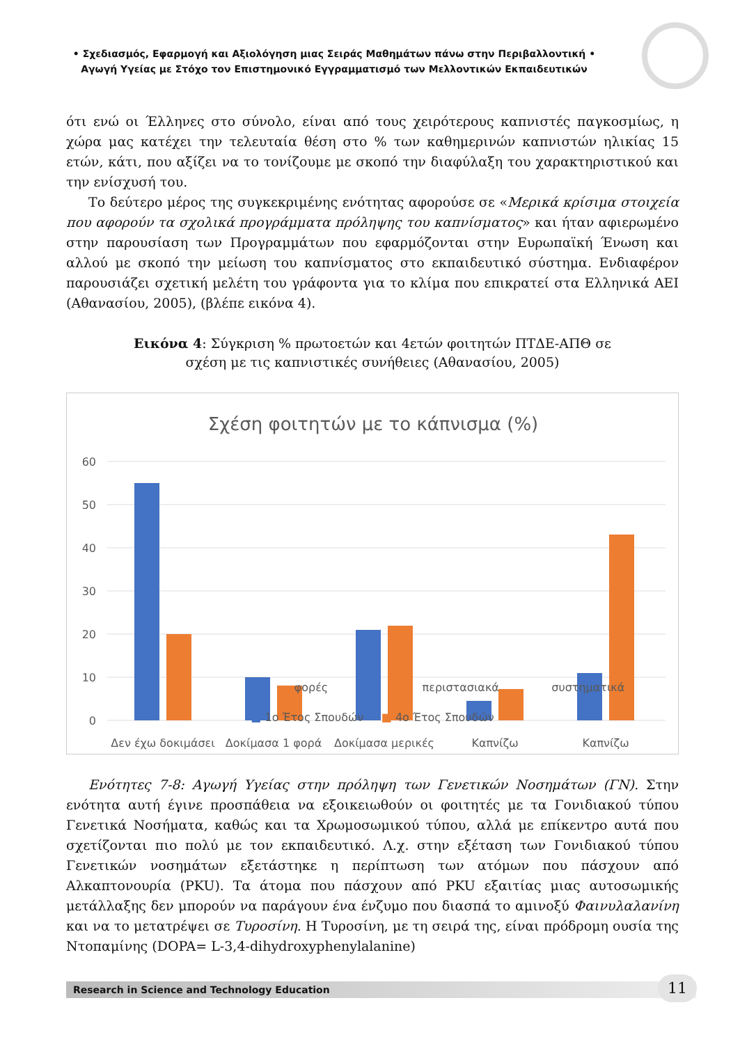• Σχεδιασμός, Εφαρμογή και Αξιολόγηση μιας Σειράς Μαθημάτων πάνω στην Περιβαλλοντική •
Αγωγή Υγείας με Στόχο τον Επιστημονικό Εγγραμματισμό των Μελλοντικών Εκπαιδευτικών
ότι ενώ οι Έλληνες στο σύνολο, είναι από τους χειρότερους καπνιστές παγκοσμίως, η χώρα μας κατέχει την τελευταία θέση στο % των καθημερινών καπνιστών ηλικίας 15 ετών, κάτι, που αξίζει να το τονίζουμε με σκοπό την διαφύλαξη του χαρακτηριστικού και την ενίσχυσή του.
Το δεύτερο μέρος της συγκεκριμένης ενότητας αφορούσε σε «Μερικά κρίσιμα στοιχεία που αφορούν τα σχολικά προγράμματα πρόληψης του καπνίσματος» και ήταν αφιερωμένο στην παρουσίαση των Προγραμμάτων που εφαρμόζονται στην Ευρωπαϊκή Ένωση και αλλού με σκοπό την μείωση του καπνίσματος στο εκπαιδευτικό σύστημα. Ενδιαφέρον παρουσιάζει σχετική μελέτη του γράφοντα για το κλίμα που επικρατεί στα Ελληνικά ΑΕΙ (Αθανασίου, 2005), (βλέπε εικόνα 4).
Εικόνα 4: Σύγκριση % πρωτοετών και 4ετών φοιτητών ΠΤΔΕ-ΑΠΘ σε
σχέση με τις καπνιστικές συνήθειες (Αθανασίου, 2005)
Σχέση φοιτητών με το κάπνισμα (%)
60
50
40
30
20
10
0
Δεν έχω δοκιμάσει
Δοκίμασα 1 φορά
Δοκίμασα μερικές
Καπνίζω
Καπνίζω
φορές περιστασιακά συστηματικά
■ 1ο Έτος Σπουδών ■ 4ο Έτος Σπουδών
Ενότητες 7-8: Αγωγή Υγείας στην πρόληψη των Γενετικών Νοσημάτων (ΓΝ). Στην ενότητα αυτή έγινε προσπάθεια να εξοικειωθούν οι φοιτητές με τα Γονιδιακού τύπου Γενετικά Νοσήματα, καθώς και τα Χρωμοσωμικού τύπου, αλλά με επίκεντρο αυτά που σχετίζονται πιο πολύ με τον εκπαιδευτικό. Λ.χ. στην εξέταση των Γονιδιακού τύπου Γενετικών νοσημάτων εξετάστηκε η περίπτωση των ατόμων που πάσχουν από Αλκαπτονουρία (PKU). Τα άτομα που πάσχουν από PKU εξαιτίας μιας αυτοσωμικής μετάλλαξης δεν μπορούν να παράγουν ένα ένζυμο που διασπά το αμινοξύ Φαινυλαλανίνη και να το μετατρέψει σε Τυροσίνη. Η Τυροσίνη, με τη σειρά της, είναι πρόδρομη ουσία της Ντοπαμίνης (DOPA= L-3,4-dihydroxyphenylalanine)
Research in Science and Technology Education 11